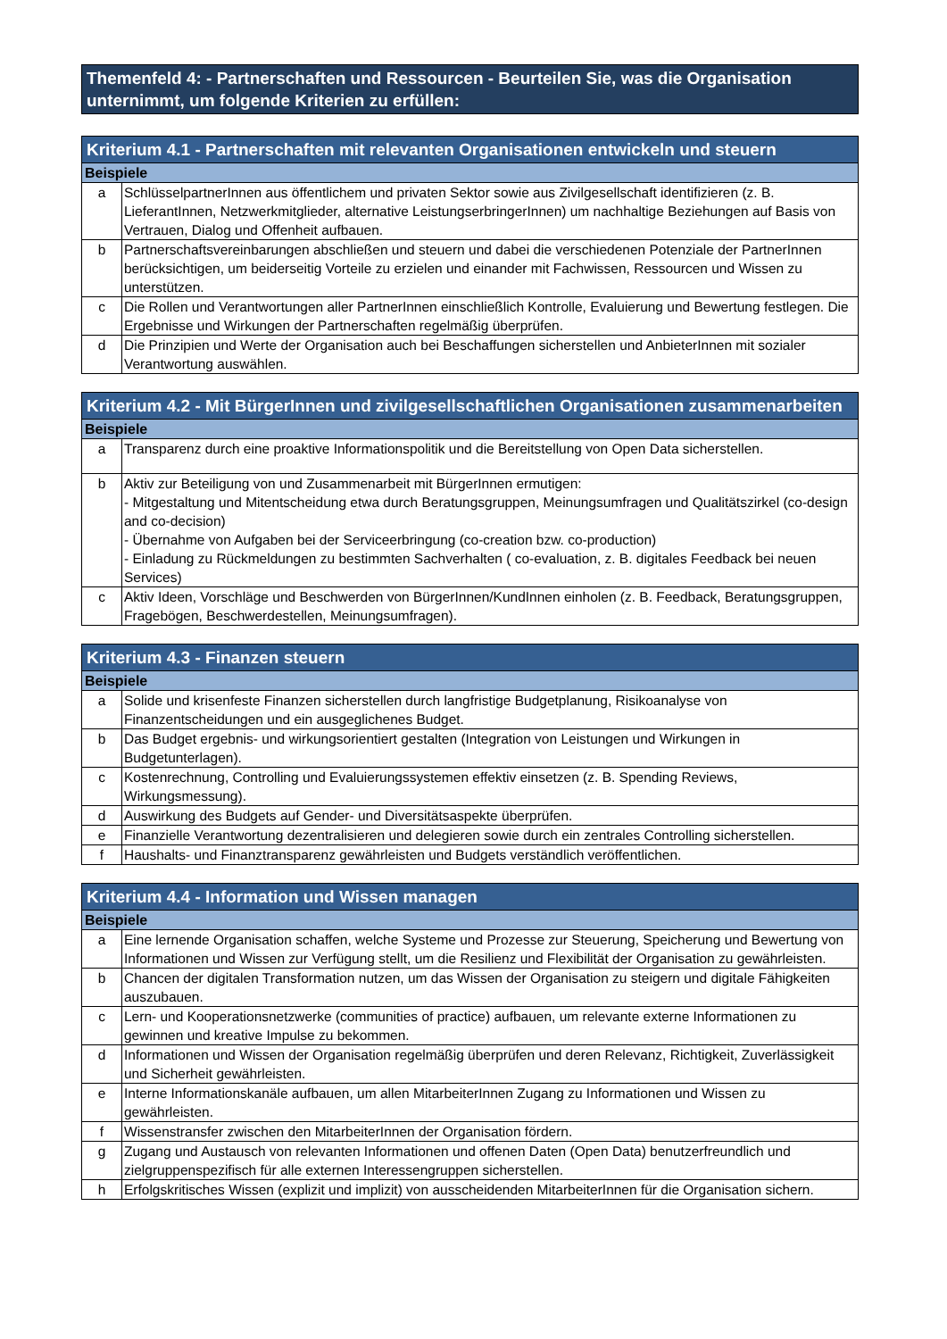Themenfeld 4: - Partnerschaften und Ressourcen - Beurteilen Sie, was die Organisation unternimmt, um folgende Kriterien zu erfüllen:
| Kriterium 4.1 - Partnerschaften mit relevanten Organisationen entwickeln und steuern | |
| --- | --- |
| Beispiele | |
| a | SchlüsselpartnerInnen aus öffentlichem und privaten Sektor sowie aus Zivilgesellschaft identifizieren (z. B. LieferantInnen, Netzwerkmitglieder, alternative LeistungserbringerInnen) um nachhaltige Beziehungen auf Basis von Vertrauen, Dialog und Offenheit aufbauen. |
| b | Partnerschaftsvereinbarungen abschließen und steuern und dabei die verschiedenen Potenziale der PartnerInnen berücksichtigen, um beiderseitig Vorteile zu erzielen und einander mit Fachwissen, Ressourcen und Wissen zu unterstützen. |
| c | Die Rollen und Verantwortungen aller PartnerInnen einschließlich Kontrolle, Evaluierung und Bewertung festlegen. Die Ergebnisse und Wirkungen der Partnerschaften regelmäßig überprüfen. |
| d | Die Prinzipien und Werte der Organisation auch bei Beschaffungen sicherstellen und AnbieterInnen mit sozialer Verantwortung auswählen. |
| Kriterium 4.2 - Mit BürgerInnen und zivilgesellschaftlichen Organisationen zusammenarbeiten | |
| --- | --- |
| Beispiele | |
| a | Transparenz durch eine proaktive Informationspolitik und die Bereitstellung von Open Data sicherstellen. |
| b | Aktiv zur Beteiligung von und Zusammenarbeit mit BürgerInnen ermutigen: - Mitgestaltung und Mitentscheidung etwa durch Beratungsgruppen, Meinungsumfragen und Qualitätszirkel (co-design and co-decision) - Übernahme von Aufgaben bei der Serviceerbringung (co-creation bzw. co-production) - Einladung zu Rückmeldungen zu bestimmten Sachverhalten ( co-evaluation, z. B. digitales Feedback bei neuen Services) |
| c | Aktiv Ideen, Vorschläge und Beschwerden von BürgerInnen/KundInnen einholen (z. B. Feedback, Beratungsgruppen, Fragebögen, Beschwerdestellen, Meinungsumfragen). |
| Kriterium 4.3 - Finanzen steuern | |
| --- | --- |
| Beispiele | |
| a | Solide und krisenfeste Finanzen sicherstellen durch langfristige Budgetplanung, Risikoanalyse von Finanzentscheidungen und ein ausgeglichenes Budget. |
| b | Das Budget ergebnis- und wirkungsorientiert gestalten (Integration von Leistungen und Wirkungen in Budgetunterlagen). |
| c | Kostenrechnung, Controlling und Evaluierungssystemen effektiv einsetzen (z. B. Spending Reviews, Wirkungsmessung). |
| d | Auswirkung des Budgets auf Gender- und Diversitätsaspekte überprüfen. |
| e | Finanzielle Verantwortung dezentralisieren und delegieren sowie durch ein zentrales Controlling sicherstellen. |
| f | Haushalts- und Finanztransparenz gewährleisten und Budgets verständlich veröffentlichen. |
| Kriterium 4.4 - Information und Wissen managen | |
| --- | --- |
| Beispiele | |
| a | Eine lernende Organisation schaffen, welche Systeme und Prozesse zur Steuerung, Speicherung und Bewertung von Informationen und Wissen zur Verfügung stellt, um die Resilienz und Flexibilität der Organisation zu gewährleisten. |
| b | Chancen der digitalen Transformation nutzen, um das Wissen der Organisation zu steigern und digitale Fähigkeiten auszubauen. |
| c | Lern- und Kooperationsnetzwerke (communities of practice) aufbauen, um relevante externe Informationen zu gewinnen und kreative Impulse zu bekommen. |
| d | Informationen und Wissen der Organisation regelmäßig überprüfen und deren Relevanz, Richtigkeit, Zuverlässigkeit und Sicherheit gewährleisten. |
| e | Interne Informationskanäle aufbauen, um allen MitarbeiterInnen Zugang zu Informationen und Wissen zu gewährleisten. |
| f | Wissenstransfer zwischen den MitarbeiterInnen der Organisation fördern. |
| g | Zugang und Austausch von relevanten Informationen und offenen Daten (Open Data) benutzerfreundlich und zielgruppenspezifisch für alle externen Interessengruppen sicherstellen. |
| h | Erfolgskritisches Wissen (explizit und implizit) von ausscheidenden MitarbeiterInnen für die Organisation sichern. |